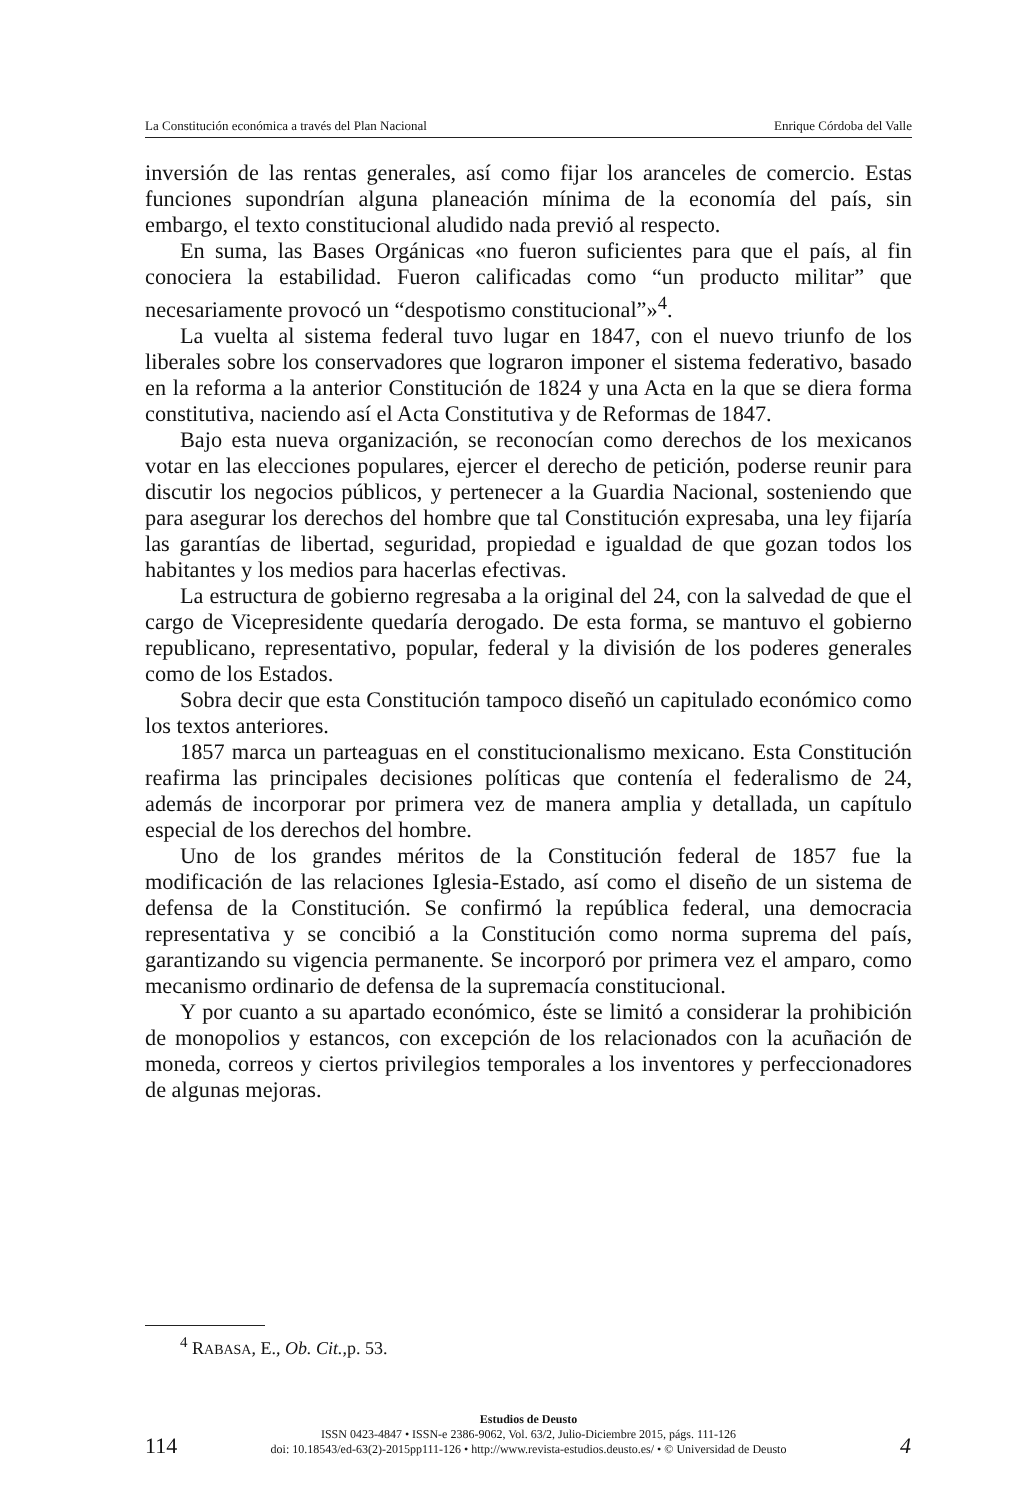La Constitución económica a través del Plan Nacional Enrique Córdoba del Valle
inversión de las rentas generales, así como fijar los aranceles de comercio. Estas funciones supondrían alguna planeación mínima de la economía del país, sin embargo, el texto constitucional aludido nada previó al respecto.
En suma, las Bases Orgánicas «no fueron suficientes para que el país, al fin conociera la estabilidad. Fueron calificadas como “un producto militar” que necesariamente provocó un “despotismo constitucional”»<sup>4</sup>.
La vuelta al sistema federal tuvo lugar en 1847, con el nuevo triunfo de los liberales sobre los conservadores que lograron imponer el sistema federativo, basado en la reforma a la anterior Constitución de 1824 y una Acta en la que se diera forma constitutiva, naciendo así el Acta Constitutiva y de Reformas de 1847.
Bajo esta nueva organización, se reconocían como derechos de los mexicanos votar en las elecciones populares, ejercer el derecho de petición, poderse reunir para discutir los negocios públicos, y pertenecer a la Guardia Nacional, sosteniendo que para asegurar los derechos del hombre que tal Constitución expresaba, una ley fijaría las garantías de libertad, seguridad, propiedad e igualdad de que gozan todos los habitantes y los medios para hacerlas efectivas.
La estructura de gobierno regresaba a la original del 24, con la salvedad de que el cargo de Vicepresidente quedaría derogado. De esta forma, se mantuvo el gobierno republicano, representativo, popular, federal y la división de los poderes generales como de los Estados.
Sobra decir que esta Constitución tampoco diseñó un capitulado económico como los textos anteriores.
1857 marca un parteaguas en el constitucionalismo mexicano. Esta Constitución reafirma las principales decisiones políticas que contenía el federalismo de 24, además de incorporar por primera vez de manera amplia y detallada, un capítulo especial de los derechos del hombre.
Uno de los grandes méritos de la Constitución federal de 1857 fue la modificación de las relaciones Iglesia-Estado, así como el diseño de un sistema de defensa de la Constitución. Se confirmó la república federal, una democracia representativa y se concibió a la Constitución como norma suprema del país, garantizando su vigencia permanente. Se incorporó por primera vez el amparo, como mecanismo ordinario de defensa de la supremacía constitucional.
Y por cuanto a su apartado económico, éste se limitó a considerar la prohibición de monopolios y estancos, con excepción de los relacionados con la acuñación de moneda, correos y ciertos privilegios temporales a los inventores y perfeccionadores de algunas mejoras.
<sup>4</sup> RABASA, E., Ob. Cit.,p. 53.
Estudios de Deusto
ISSN 0423-4847 • ISSN-e 2386-9062, Vol. 63/2, Julio-Diciembre 2015, págs. 111-126
doi: 10.18543/ed-63(2)-2015pp111-126 • http://www.revista-estudios.deusto.es/ • © Universidad de Deusto
114 4